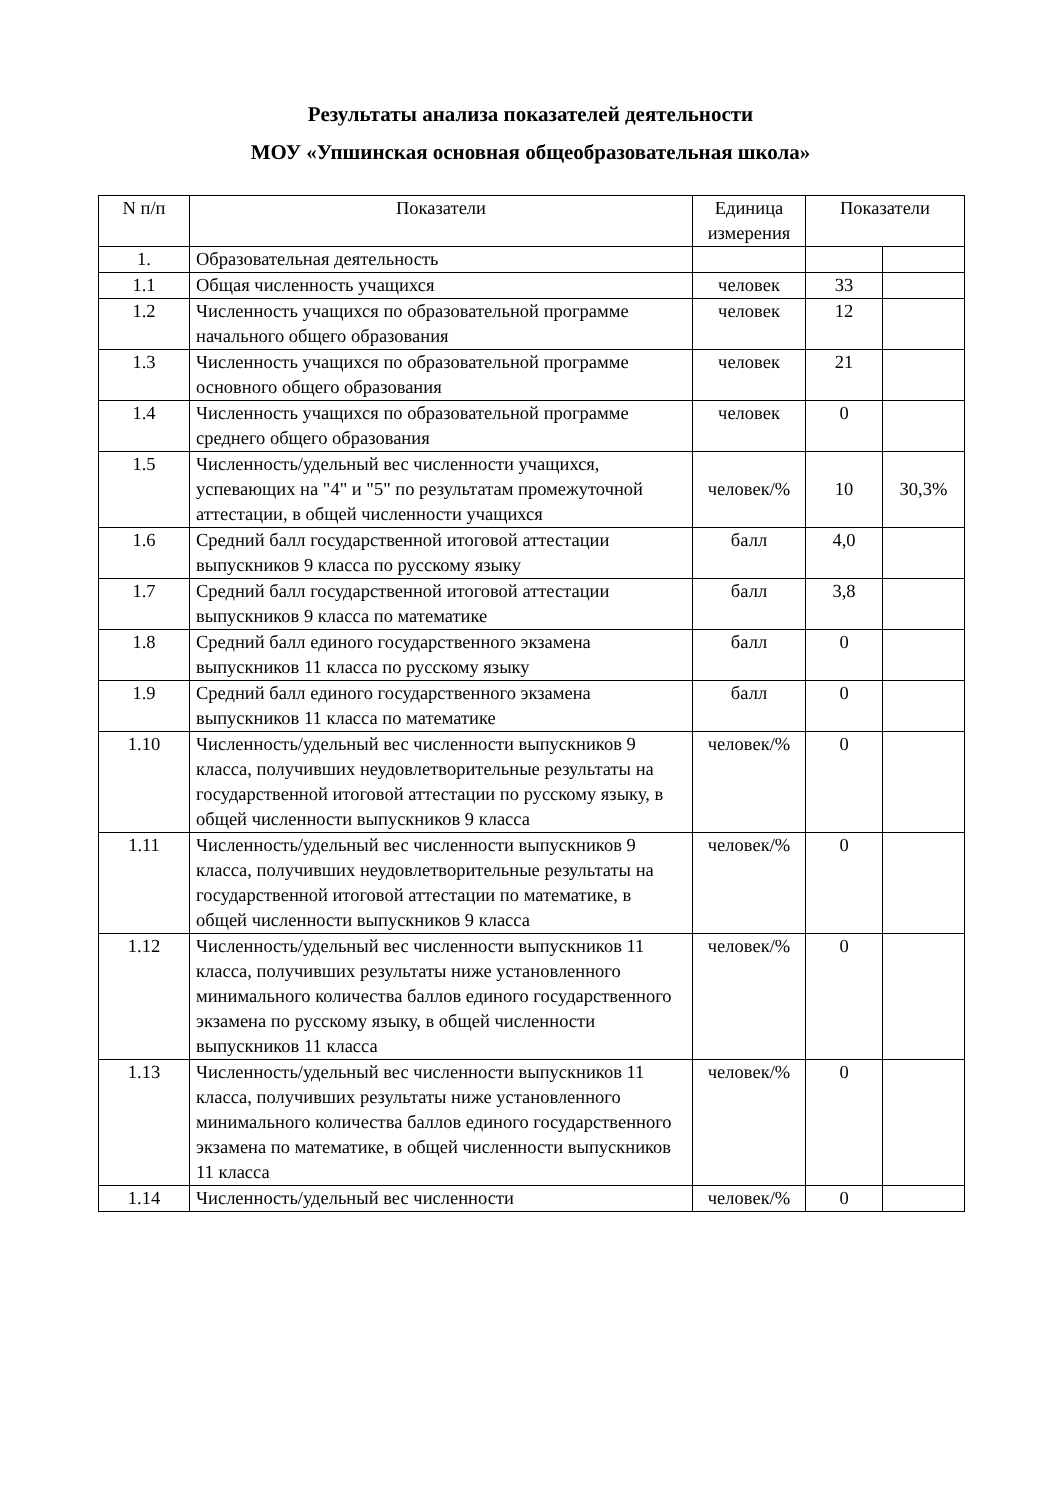Результаты анализа показателей деятельности
МОУ «Упшинская основная общеобразовательная школа»
| N п/п | Показатели | Единица измерения | Показатели | |
| --- | --- | --- | --- | --- |
| 1. | Образовательная деятельность | | | |
| 1.1 | Общая численность учащихся | человек | 33 | |
| 1.2 | Численность учащихся по образовательной программе начального общего образования | человек | 12 | |
| 1.3 | Численность учащихся по образовательной программе основного общего образования | человек | 21 | |
| 1.4 | Численность учащихся по образовательной программе среднего общего образования | человек | 0 | |
| 1.5 | Численность/удельный вес численности учащихся, успевающих на "4" и "5" по результатам промежуточной аттестации, в общей численности учащихся | человек/% | 10 | 30,3% |
| 1.6 | Средний балл государственной итоговой аттестации выпускников 9 класса по русскому языку | балл | 4,0 | |
| 1.7 | Средний балл государственной итоговой аттестации выпускников 9 класса по математике | балл | 3,8 | |
| 1.8 | Средний балл единого государственного экзамена выпускников 11 класса по русскому языку | балл | 0 | |
| 1.9 | Средний балл единого государственного экзамена выпускников 11 класса по математике | балл | 0 | |
| 1.10 | Численность/удельный вес численности выпускников 9 класса, получивших неудовлетворительные результаты на государственной итоговой аттестации по русскому языку, в общей численности выпускников 9 класса | человек/% | 0 | |
| 1.11 | Численность/удельный вес численности выпускников 9 класса, получивших неудовлетворительные результаты на государственной итоговой аттестации по математике, в общей численности выпускников 9 класса | человек/% | 0 | |
| 1.12 | Численность/удельный вес численности выпускников 11 класса, получивших результаты ниже установленного минимального количества баллов единого государственного экзамена по русскому языку, в общей численности выпускников 11 класса | человек/% | 0 | |
| 1.13 | Численность/удельный вес численности выпускников 11 класса, получивших результаты ниже установленного минимального количества баллов единого государственного экзамена по математике, в общей численности выпускников 11 класса | человек/% | 0 | |
| 1.14 | Численность/удельный вес численности | человек/% | 0 | |